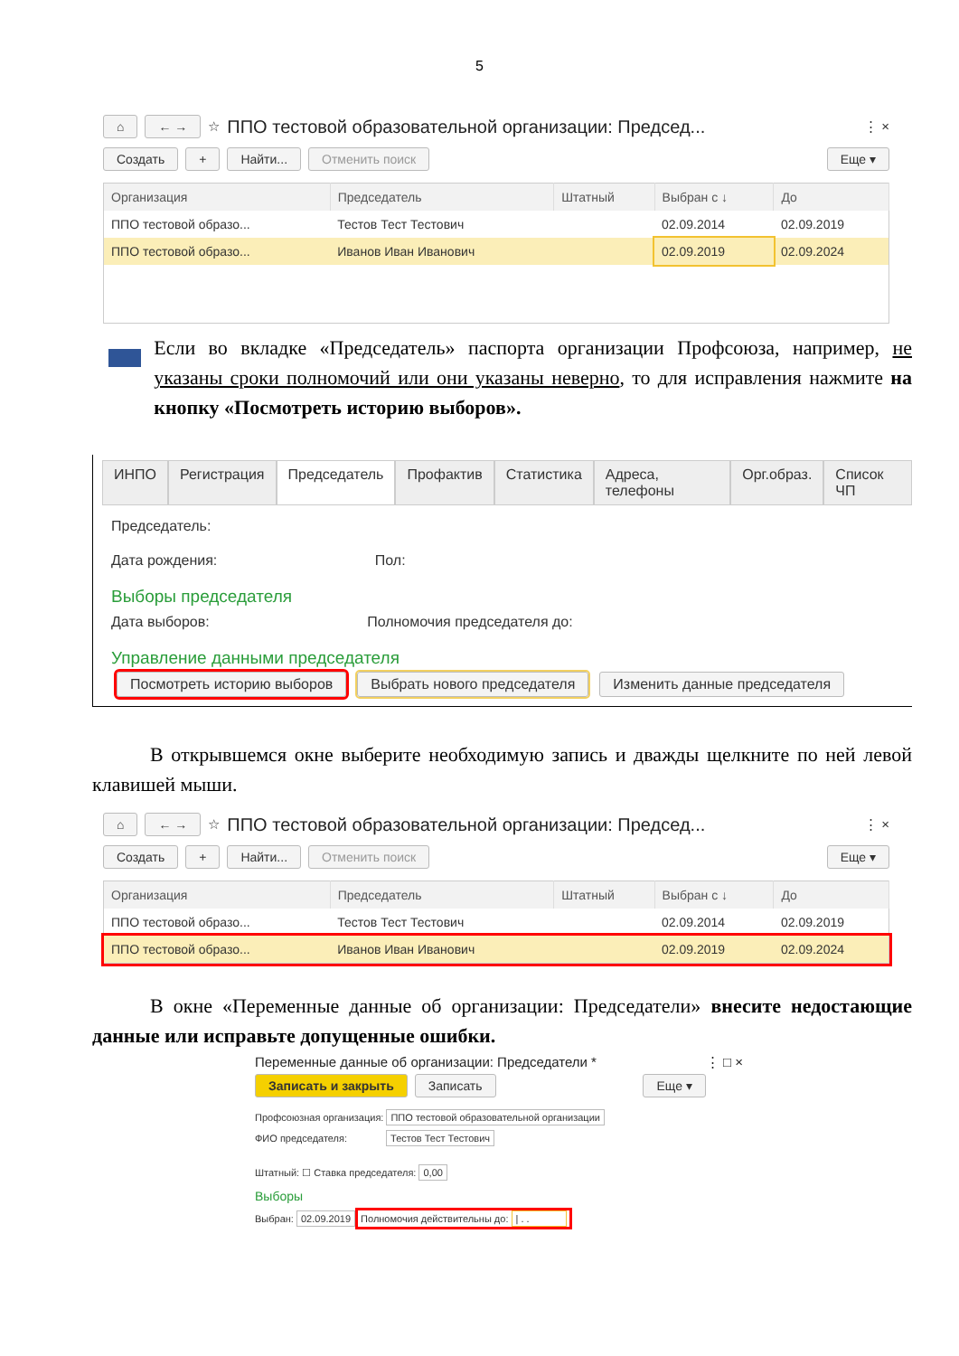5
⌂ ← → ☆ ППО тестовой образовательной организации: Председ... ⋮ ×
Создать + Найти... Отменить поиск Еще ▾
| Организация | Председатель | Штатный | Выбран с ↓ | До |
| --- | --- | --- | --- | --- |
| ППО тестовой образо... | Тестов Тест Тестович | | 02.09.2014 | 02.09.2019 |
| ППО тестовой образо... | Иванов Иван Иванович | | 02.09.2019 | 02.09.2024 |
Если во вкладке «Председатель» паспорта организации Профсоюза, например, не указаны сроки полномочий или они указаны неверно, то для исправления нажмите на кнопку «Посмотреть историю выборов».
ИНПО Регистрация Председатель Профактив Статистика Адреса, телефоны Орг.образ. Список ЧП
Председатель:
Дата рождения: Пол:
Выборы председателя
Дата выборов: Полномочия председателя до:
Управление данными председателя
Посмотреть историю выборов Выбрать нового председателя Изменить данные председателя
В открывшемся окне выберите необходимую запись и дважды щелкните по ней левой клавишей мыши.
⌂ ← → ☆ ППО тестовой образовательной организации: Председ... ⋮ ×
Создать + Найти... Отменить поиск Еще ▾
| Организация | Председатель | Штатный | Выбран с ↓ | До |
| --- | --- | --- | --- | --- |
| ППО тестовой образо... | Тестов Тест Тестович | | 02.09.2014 | 02.09.2019 |
| ППО тестовой образо... | Иванов Иван Иванович | | 02.09.2019 | 02.09.2024 |
В окне «Переменные данные об организации: Председатели» внесите недостающие данные или исправьте допущенные ошибки.
Переменные данные об организации: Председатели * ⋮ □ ×
Записать и закрыть Записать Еще ▾
Профсоюзная организация: ППО тестовой образовательной организации
ФИО председателя: Тестов Тест Тестович
Штатный: ☐ Ставка председателя: 0,00
Выборы
Выбран: 02.09.2019 Полномочия действительны до: | . .